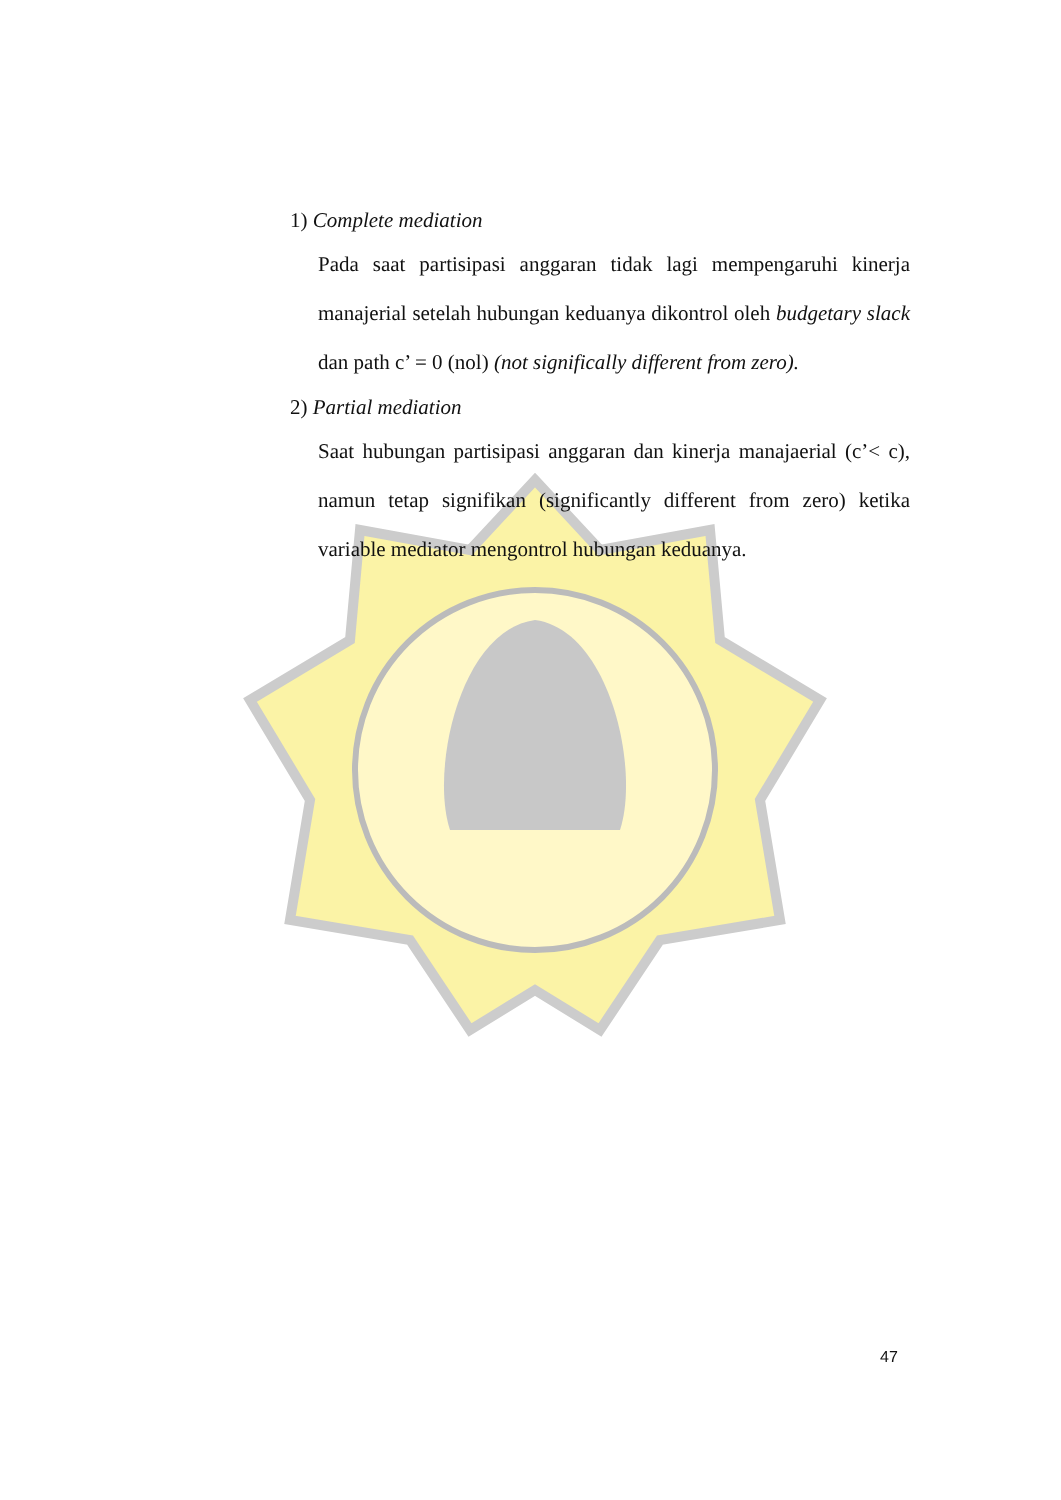1) Complete mediation
Pada saat partisipasi anggaran tidak lagi mempengaruhi kinerja manajerial setelah hubungan keduanya dikontrol oleh budgetary slack dan path c’ = 0 (nol) (not significally different from zero).
2) Partial mediation
Saat hubungan partisipasi anggaran dan kinerja manajaerial (c’< c), namun tetap signifikan (significantly different from zero) ketika variable mediator mengontrol hubungan keduanya.
47